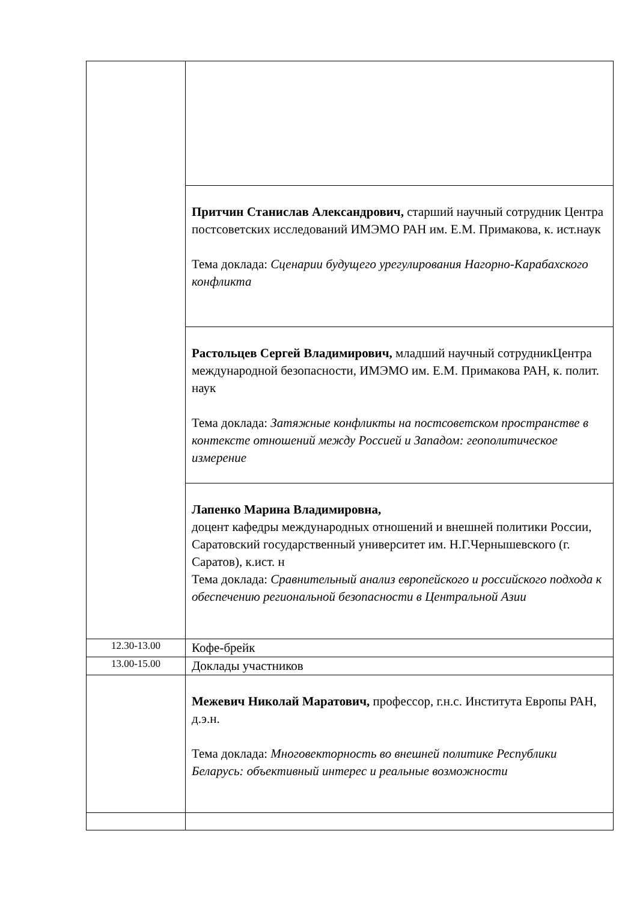| | Притчин Станислав Александрович, старший научный сотрудник Центра постсоветских исследований ИМЭМО РАН им. Е.М. Примакова, к. ист.наук Тема доклада: Сценарии будущего урегулирования Нагорно-Карабахского конфликта |
| | Растольцев Сергей Владимирович, младший научный сотрудникЦентра международной безопасности, ИМЭМО им. Е.М. Примакова РАН, к. полит. наук Тема доклада: Затяжные конфликты на постсоветском пространстве в контексте отношений между Россией и Западом: геополитическое измерение |
| | Лапенко Марина Владимировна, доцент кафедры международных отношений и внешней политики России, Саратовский государственный университет им. Н.Г.Чернышевского (г. Саратов), к.ист. н Тема доклада: Сравнительный анализ европейского и российского подхода к обеспечению региональной безопасности в Центральной Азии |
| 12.30-13.00 | Кофе-брейк |
| 13.00-15.00 | Доклады участников |
| | Межевич Николай Маратович, профессор, г.н.с. Института Европы РАН, д.э.н. Тема доклада: Многовекторность во внешней политике Республики Беларусь: объективный интерес и реальные возможности |